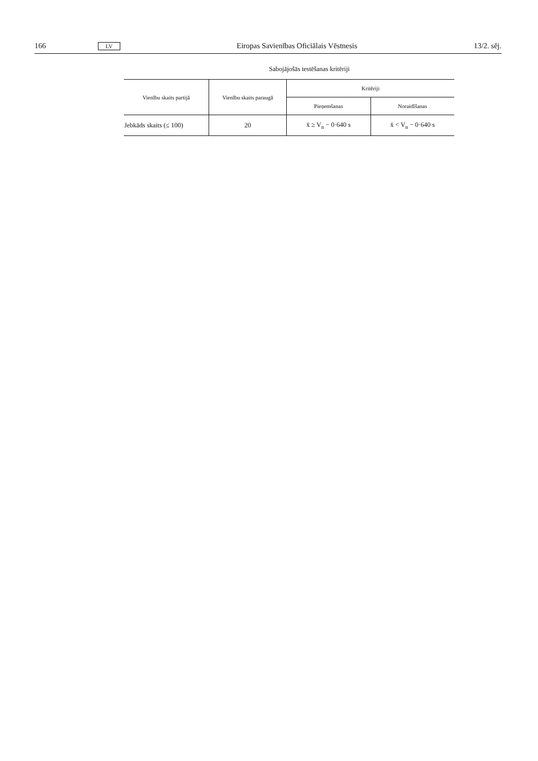166 LV Eiropas Savienības Oficiālais Vēstnesis 13/2. sēj.
Sabojājošās testēšanas kritēriji
| Vienību skaits partijā | Vienību skaits paraugā | Kritēriji | |
| --- | --- | --- | --- |
| | | Pieņemšanas | Noraidīšanas |
| Jebkāds skaits (≤ 100) | 20 | x̄ ≥ V<sub>n</sub> − 0·640 s | x̄ < V<sub>n</sub> − 0·640 s |